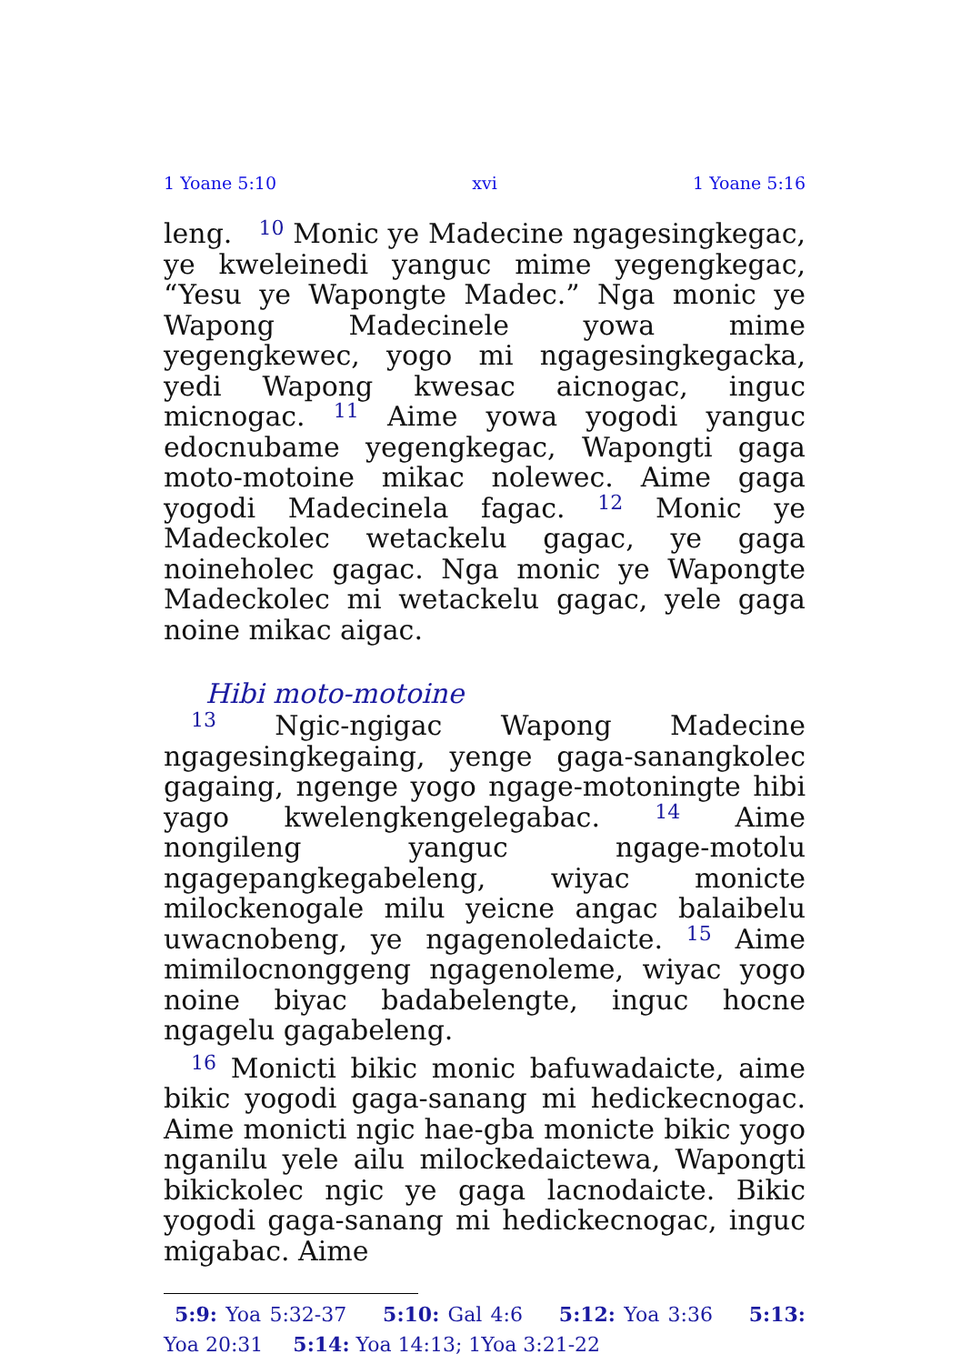1 Yoane 5:10 xvi 1 Yoane 5:16
leng. 10 Monic ye Madecine ngagesingkegac, ye kweleinedi yanguc mime yegengkegac, “Yesu ye Wapongte Madec.” Nga monic ye Wapong Madecinele yowa mime yegengkewec, yogo mi ngagesingkegacka, yedi Wapong kwesac aicnogac, inguc micnogac. 11 Aime yowa yogodi yanguc edocnubame yegengkegac, Wapongti gaga moto-motoine mikac nolewec. Aime gaga yogodi Madecinela fagac. 12 Monic ye Madeckolec wetackelu gagac, ye gaga noineholec gagac. Nga monic ye Wapongte Madeckolec mi wetackelu gagac, yele gaga noine mikac aigac.
Hibi moto-motoine
13 Ngic-ngigac Wapong Madecine ngagesingkegaing, yenge gaga-sanangkolec gagaing, ngenge yogo ngage-motoningte hibi yago kwelengkengelegabac. 14 Aime nongileng yanguc ngage-motolu ngagepangkegabeleng, wiyac monicte milockenogale milu yeicne angac balaibelu uwacnobeng, ye ngagenoledaicte. 15 Aime mimilocnonggeng ngagenoleme, wiyac yogo noine biyac badabelengte, inguc hocne ngagelu gagabeleng.
16 Monicti bikic monic bafuwadaicte, aime bikic yogodi gaga-sanang mi hedickecnogac. Aime monicti ngic hae-gba monicte bikic yogo nganilu yele ailu milockedaictewa, Wapongti bikickolec ngic ye gaga lacnodaicte. Bikic yogodi gaga-sanang mi hedickecnogac, inguc migabac. Aime
5:9: Yoa 5:32-37 5:10: Gal 4:6 5:12: Yoa 3:36 5:13: Yoa 20:31 5:14: Yoa 14:13; 1Yoa 3:21-22